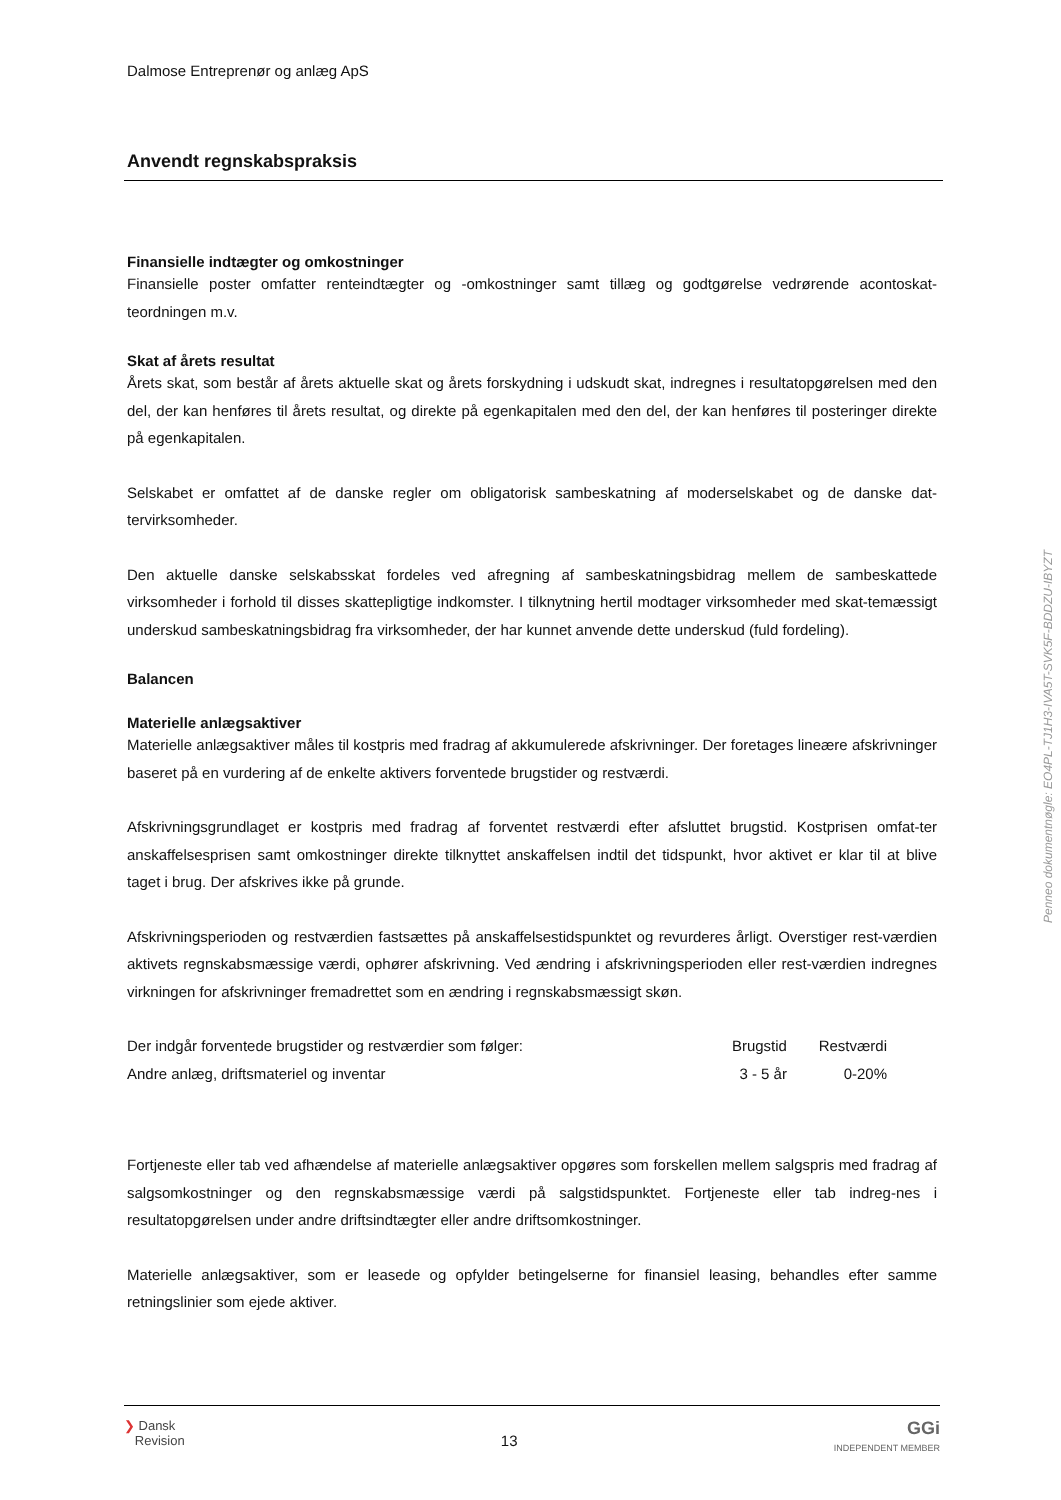Dalmose Entreprenør og anlæg ApS
Anvendt regnskabspraksis
Finansielle indtægter og omkostninger
Finansielle poster omfatter renteindtægter og -omkostninger samt tillæg og godtgørelse vedrørende acontoskat-teordningen m.v.
Skat af årets resultat
Årets skat, som består af årets aktuelle skat og årets forskydning i udskudt skat, indregnes i resultatopgørelsen med den del, der kan henføres til årets resultat, og direkte på egenkapitalen med den del, der kan henføres til posteringer direkte på egenkapitalen.
Selskabet er omfattet af de danske regler om obligatorisk sambeskatning af moderselskabet og de danske dat-tervirksomheder.
Den aktuelle danske selskabsskat fordeles ved afregning af sambeskatningsbidrag mellem de sambeskattede virksomheder i forhold til disses skattepligtige indkomster. I tilknytning hertil modtager virksomheder med skat-temæssigt underskud sambeskatningsbidrag fra virksomheder, der har kunnet anvende dette underskud (fuld fordeling).
Balancen
Materielle anlægsaktiver
Materielle anlægsaktiver måles til kostpris med fradrag af akkumulerede afskrivninger. Der foretages lineære afskrivninger baseret på en vurdering af de enkelte aktivers forventede brugstider og restværdi.
Afskrivningsgrundlaget er kostpris med fradrag af forventet restværdi efter afsluttet brugstid. Kostprisen omfat-ter anskaffelsesprisen samt omkostninger direkte tilknyttet anskaffelsen indtil det tidspunkt, hvor aktivet er klar til at blive taget i brug. Der afskrives ikke på grunde.
Afskrivningsperioden og restværdien fastsættes på anskaffelsestidspunktet og revurderes årligt. Overstiger rest-værdien aktivets regnskabsmæssige værdi, ophører afskrivning. Ved ændring i afskrivningsperioden eller rest-værdien indregnes virkningen for afskrivninger fremadrettet som en ændring i regnskabsmæssigt skøn.
| Der indgår forventede brugstider og restværdier som følger: | Brugstid | Restværdi |
| Andre anlæg, driftsmateriel og inventar | 3 - 5 år | 0-20% |
Fortjeneste eller tab ved afhændelse af materielle anlægsaktiver opgøres som forskellen mellem salgspris med fradrag af salgsomkostninger og den regnskabsmæssige værdi på salgstidspunktet. Fortjeneste eller tab indreg-nes i resultatopgørelsen under andre driftsindtægter eller andre driftsomkostninger.
Materielle anlægsaktiver, som er leasede og opfylder betingelserne for finansiel leasing, behandles efter samme retningslinier som ejede aktiver.
Penneo dokumentnøgle: EO4PL-TJ1H3-IVA5T-SVK5F-BDDZU-IBYZT
❯ Dansk
Revision
13
GGi
INDEPENDENT MEMBER